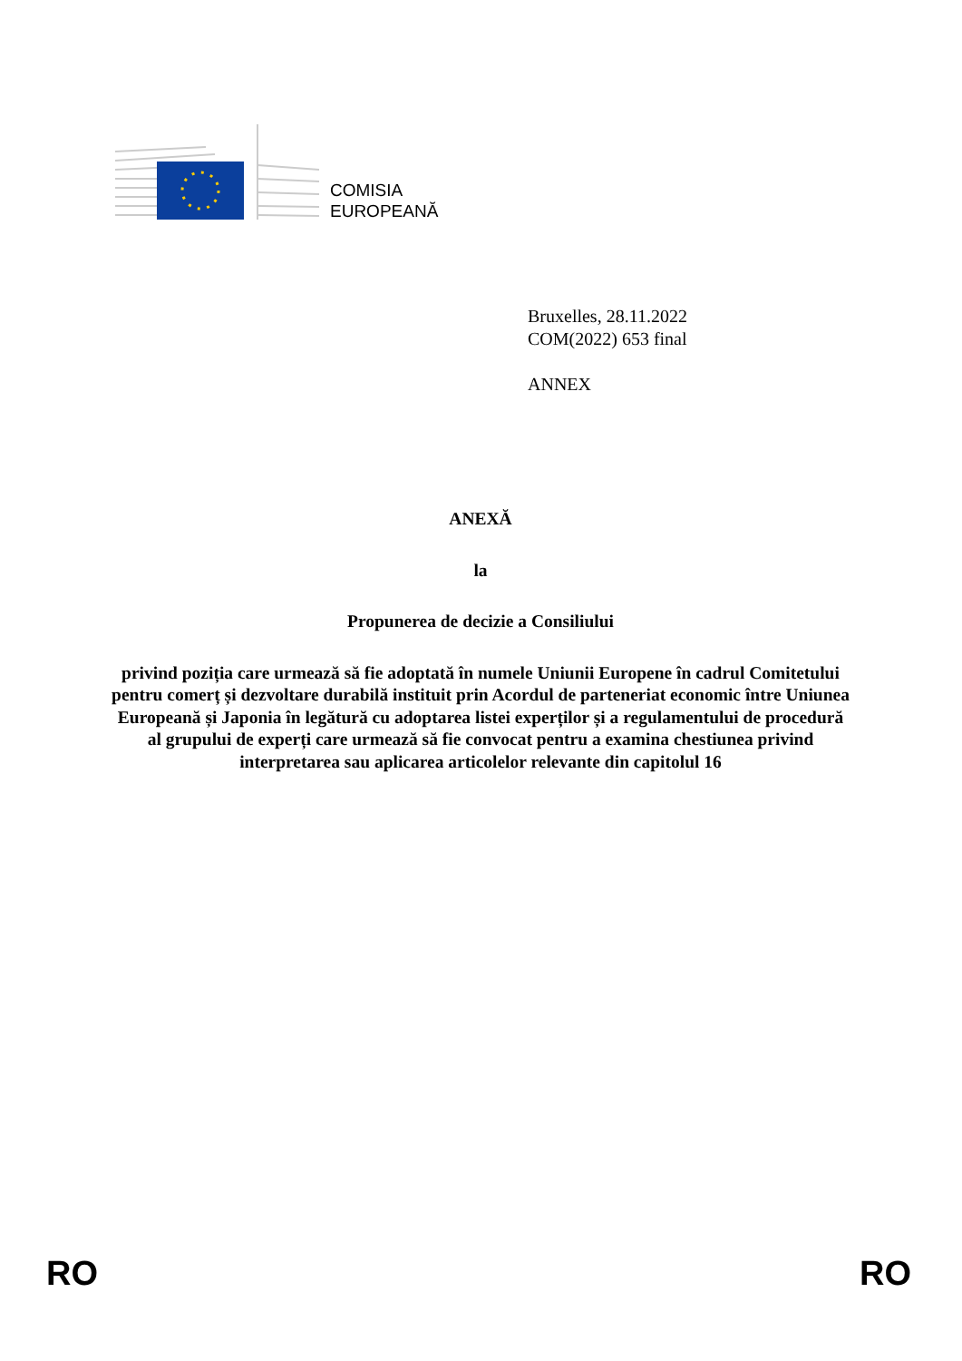COMISIA
EUROPEANĂ
Bruxelles, 28.11.2022
COM(2022) 653 final
ANNEX
ANEXĂ
la
Propunerea de decizie a Consiliului
privind poziția care urmează să fie adoptată în numele Uniunii Europene în cadrul Comitetului pentru comerț și dezvoltare durabilă instituit prin Acordul de parteneriat economic între Uniunea Europeană și Japonia în legătură cu adoptarea listei experților și a regulamentului de procedură al grupului de experți care urmează să fie convocat pentru a examina chestiunea privind interpretarea sau aplicarea articolelor relevante din capitolul 16
RO RO